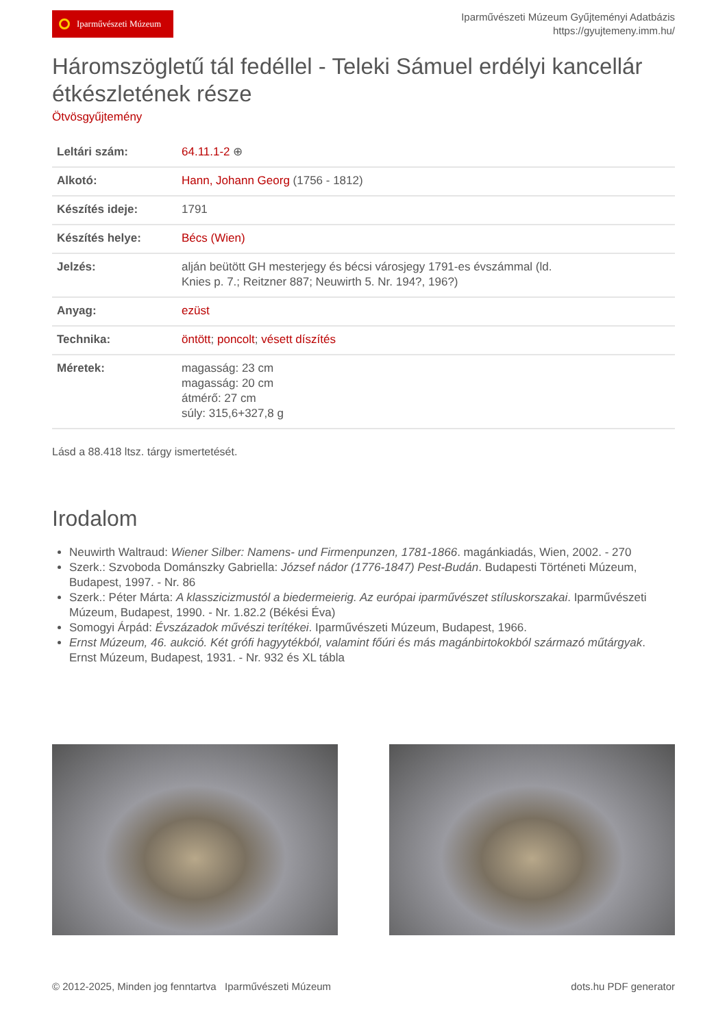Iparművészeti Múzeum
Iparművészeti Múzeum Gyűjteményi Adatbázis
https://gyujtemeny.imm.hu/
Háromszögletű tál fedéllel - Teleki Sámuel erdélyi kancellár étkészletének része
Ötvösgyűjtemény
| Leltári szám: | 64.11.1-2 ⊕ |
| Alkotó: | Hann, Johann Georg (1756 - 1812) |
| Készítés ideje: | 1791 |
| Készítés helye: | Bécs (Wien) |
| Jelzés: | alján beütött GH mesterjegy és bécsi városjegy 1791-es évszámmal (ld. Knies p. 7.; Reitzner 887; Neuwirth 5. Nr. 194?, 196?) |
| Anyag: | ezüst |
| Technika: | öntött ; poncolt ; vésett díszítés |
| Méretek: | magasság: 23 cm magasság: 20 cm átmérő: 27 cm súly: 315,6+327,8 g |
Lásd a 88.418 ltsz. tárgy ismertetését.
Irodalom
Neuwirth Waltraud: Wiener Silber: Namens- und Firmenpunzen, 1781-1866. magánkiadás, Wien, 2002. - 270
Szerk.: Szvoboda Dománszky Gabriella: József nádor (1776-1847) Pest-Budán. Budapesti Történeti Múzeum, Budapest, 1997. - Nr. 86
Szerk.: Péter Márta: A klasszicizmustól a biedermeierig. Az európai iparművészet stíluskorszakai. Iparművészeti Múzeum, Budapest, 1990. - Nr. 1.82.2 (Békési Éva)
Somogyi Árpád: Évszázadok művészi terítékei. Iparművészeti Múzeum, Budapest, 1966.
Ernst Múzeum, 46. aukció. Két grófi hagyytékból, valamint főúri és más magánbirtokokból származó műtárgyak. Ernst Múzeum, Budapest, 1931. - Nr. 932 és XL tábla
© 2012-2025, Minden jog fenntartva Iparművészeti Múzeum
dots.hu PDF generator